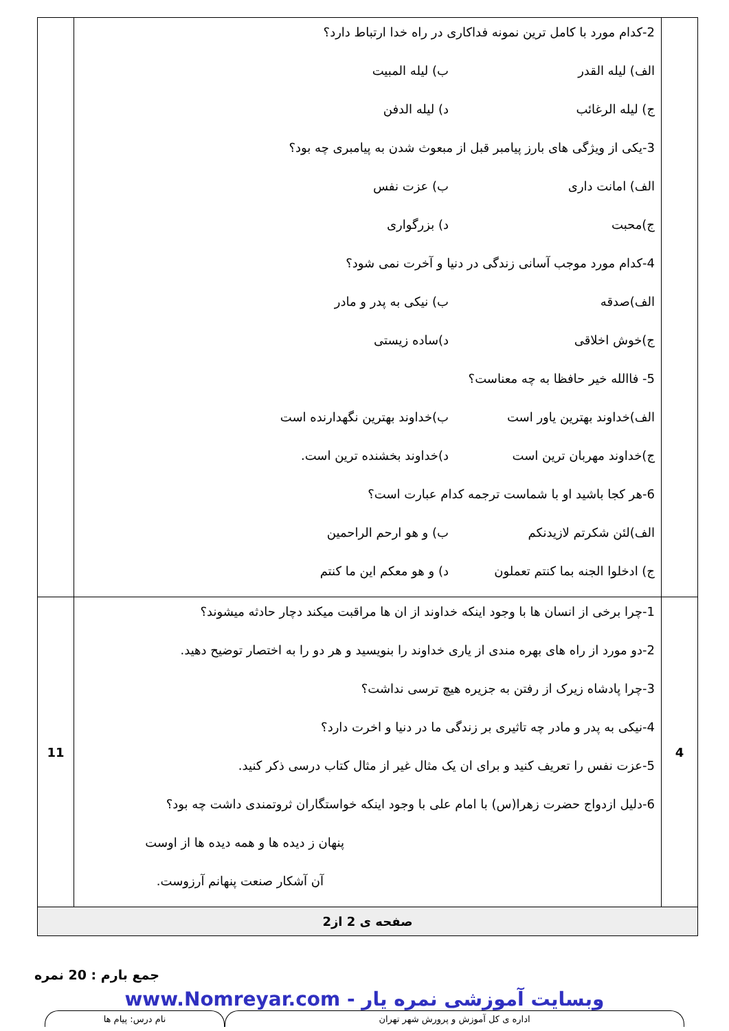| | 2-کدام مورد با کامل ترین نمونه فداکاری در راه خدا ارتباط دارد؟ الف) لیله القدر ب) لیله المبیت ج) لیله الرغائب د) لیله الدفن 3-یکی از ویژگی های بارز پیامبر قبل از مبعوث شدن به پیامبری چه بود؟ الف) امانت داری ب) عزت نفس ج)محبت د) بزرگواری 4-کدام مورد موجب آسانی زندگی در دنیا و آخرت نمی شود؟ الف)صدقه ب) نیکی به پدر و مادر ج)خوش اخلاقی د)ساده زیستی 5- فاالله خیر حافظا به چه معناست؟ الف)خداوند بهترین یاور است ب)خداوند بهترین نگهدارنده است ج)خداوند مهربان ترین است د)خداوند بخشنده ترین است. 6-هر کجا باشید او با شماست ترجمه کدام عبارت است؟ الف)لئن شکرتم لازیدنکم ب) و هو ارحم الراحمین ج) ادخلوا الجنه بما کنتم تعملون د) و هو معکم این ما کنتم | |
| 4 | 1-چرا برخی از انسان ها با وجود اینکه خداوند از ان ها مراقبت میکند دچار حادثه میشوند؟ 2-دو مورد از راه های بهره مندی از یاری خداوند را بنویسید و هر دو را به اختصار توضیح دهید. 3-چرا پادشاه زیرک از رفتن به جزیره هیچ ترسی نداشت؟ 4-نیکی به پدر و مادر چه تاثیری بر زندگی ما در دنیا و اخرت دارد؟ 5-عزت نفس را تعریف کنید و برای ان یک مثال غیر از مثال کتاب درسی ذکر کنید. 6-دلیل ازدواج حضرت زهرا(س) با امام علی با وجود اینکه خواستگاران ثروتمندی داشت چه بود؟ پنهان ز دیده ها و همه دیده ها از اوست آن آشکار صنعت پنهانم آرزوست. | 11 |
| صفحه ی 2 از2 | | |
جمع بارم : 20 نمره
وبسایت آموزشی نمره یار - www.Nomreyar.com
اداره ی کل آموزش و پرورش شهر تهران
نام درس: پیام ها